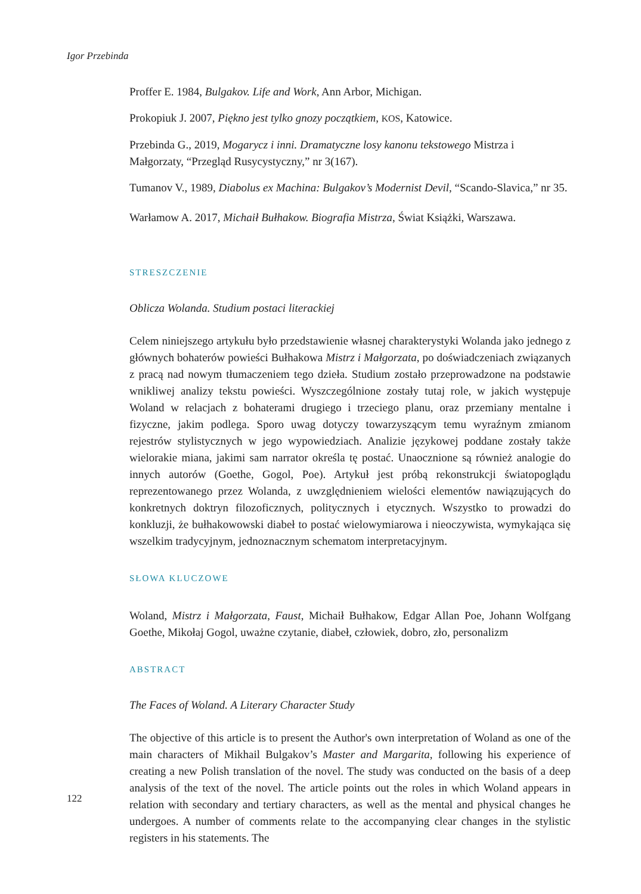Igor Przebinda
Proffer E. 1984, Bulgakov. Life and Work, Ann Arbor, Michigan.
Prokopiuk J. 2007, Piękno jest tylko gnozy początkiem, KOS, Katowice.
Przebinda G., 2019, Mogarycz i inni. Dramatyczne losy kanonu tekstowego Mistrza i Małgorzaty, “Przegląd Rusycystyczny,” nr 3(167).
Tumanov V., 1989, Diabolus ex Machina: Bulgakov’s Modernist Devil, “Scando-Slavica,” nr 35.
Warłamow A. 2017, Michaił Bułhakow. Biografia Mistrza, Świat Książki, Warszawa.
STRESZCZENIE
Oblicza Wolanda. Studium postaci literackiej
Celem niniejszego artykułu było przedstawienie własnej charakterystyki Wolanda jako jednego z głównych bohaterów powieści Bułhakowa Mistrz i Małgorzata, po doświadczeniach związanych z pracą nad nowym tłumaczeniem tego dzieła. Studium zostało przeprowadzone na podstawie wnikliwej analizy tekstu powieści. Wyszczególnione zostały tutaj role, w jakich występuje Woland w relacjach z bohaterami drugiego i trzeciego planu, oraz przemiany mentalne i fizyczne, jakim podlega. Sporo uwag dotyczy towarzyszącym temu wyraźnym zmianom rejestrów stylistycznych w jego wypowiedziach. Analizie językowej poddane zostały także wielorakie miana, jakimi sam narrator określa tę postać. Unaocznione są również analogie do innych autorów (Goethe, Gogol, Poe). Artykuł jest próbą rekonstrukcji światopoglądu reprezentowanego przez Wolanda, z uwzględ­nieniem wielości elementów nawiązujących do konkretnych doktryn filozoficznych, politycznych i etycznych. Wszystko to prowadzi do konkluzji, że bułhakowowski diabeł to postać wielowymiarowa i nieoczywista, wymykająca się wszelkim tradycyjnym, jednoznacznym schematom interpretacyjnym.
SŁOWA KLUCZOWE
Woland, Mistrz i Małgorzata, Faust, Michaił Bułhakow, Edgar Allan Poe, Johann Wolfgang Goethe, Mikołaj Gogol, uważne czytanie, diabeł, człowiek, dobro, zło, personalizm
ABSTRACT
The Faces of Woland. A Literary Character Study
The objective of this article is to present the Author's own interpretation of Woland as one of the main characters of Mikhail Bulgakov’s Master and Margarita, following his experience of creating a new Polish translation of the novel. The study was conducted on the basis of a deep analysis of the text of the novel. The article points out the roles in which Woland appears in relation with second­ary and tertiary characters, as well as the mental and physical changes he undergoes. A number of comments relate to the accompanying clear changes in the stylistic registers in his statements. The
122